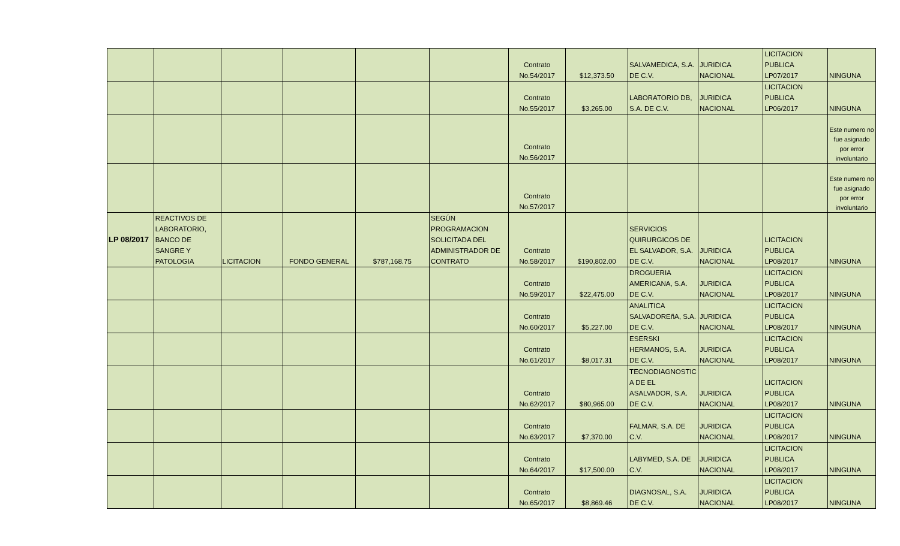| | | | | | | Contrato No.54/2017 | $12,373.50 | SALVAMEDICA, S.A. DE C.V. | JURIDICA NACIONAL | LICITACION PUBLICA LP07/2017 | NINGUNA |
| | | | | | | Contrato No.55/2017 | $3,265.00 | LABORATORIO DB, S.A. DE C.V. | JURIDICA NACIONAL | LICITACION PUBLICA LP06/2017 | NINGUNA |
| | | | | | | Contrato No.56/2017 | | | | | Este numero no fue asignado por error involuntario |
| | | | | | | Contrato No.57/2017 | | | | | Este numero no fue asignado por error involuntario |
| LP 08/2017 | REACTIVOS DE LABORATORIO, BANCO DE SANGRE Y PATOLOGIA | LICITACION | FONDO GENERAL | $787,168.75 | SEGÚN PROGRAMACION SOLICITADA DEL ADMINISTRADOR DE CONTRATO | Contrato No.58/2017 | $190,802.00 | SERVICIOS QUIRURGICOS DE EL SALVADOR, S.A. DE C.V. | JURIDICA NACIONAL | LICITACION PUBLICA LP08/2017 | NINGUNA |
| | | | | | | Contrato No.59/2017 | $22,475.00 | DROGUERIA AMERICANA, S.A. DE C.V. | JURIDICA NACIONAL | LICITACION PUBLICA LP08/2017 | NINGUNA |
| | | | | | | Contrato No.60/2017 | $5,227.00 | ANALITICA SALVADOREñA, S.A. DE C.V. | JURIDICA NACIONAL | LICITACION PUBLICA LP08/2017 | NINGUNA |
| | | | | | | Contrato No.61/2017 | $8,017.31 | ESERSKI HERMANOS, S.A. DE C.V. | JURIDICA NACIONAL | LICITACION PUBLICA LP08/2017 | NINGUNA |
| | | | | | | Contrato No.62/2017 | $80,965.00 | TECNODIAGNOSTIC A DE EL ASALVADOR, S.A. DE C.V. | JURIDICA NACIONAL | LICITACION PUBLICA LP08/2017 | NINGUNA |
| | | | | | | Contrato No.63/2017 | $7,370.00 | FALMAR, S.A. DE C.V. | JURIDICA NACIONAL | LICITACION PUBLICA LP08/2017 | NINGUNA |
| | | | | | | Contrato No.64/2017 | $17,500.00 | LABYMED, S.A. DE C.V. | JURIDICA NACIONAL | LICITACION PUBLICA LP08/2017 | NINGUNA |
| | | | | | | Contrato No.65/2017 | $8,869.46 | DIAGNOSAL, S.A. DE C.V. | JURIDICA NACIONAL | LICITACION PUBLICA LP08/2017 | NINGUNA |